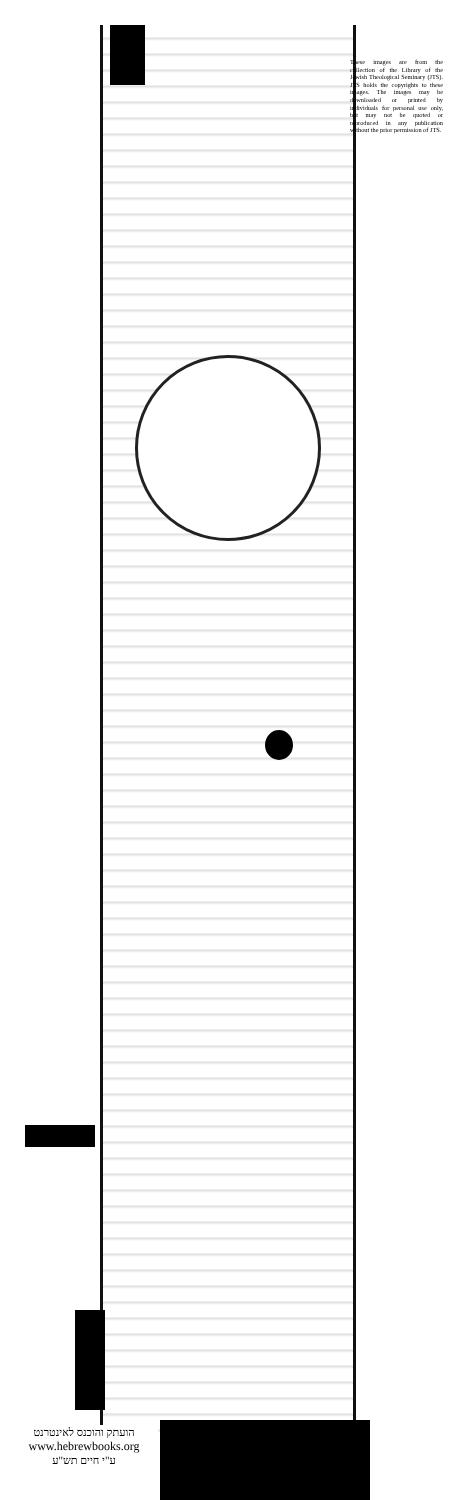These images are from the collection of the Library of the Jewish Theological Seminary (JTS). JTS holds the copyrights to these images. The images may be downloaded or printed by individuals for personal use only, but may not be quoted or reproduced in any publication without the prior permission of JTS.
הועתק והוכנס לאינטרנט
www.hebrewbooks.org
ע"י חיים תש"ע